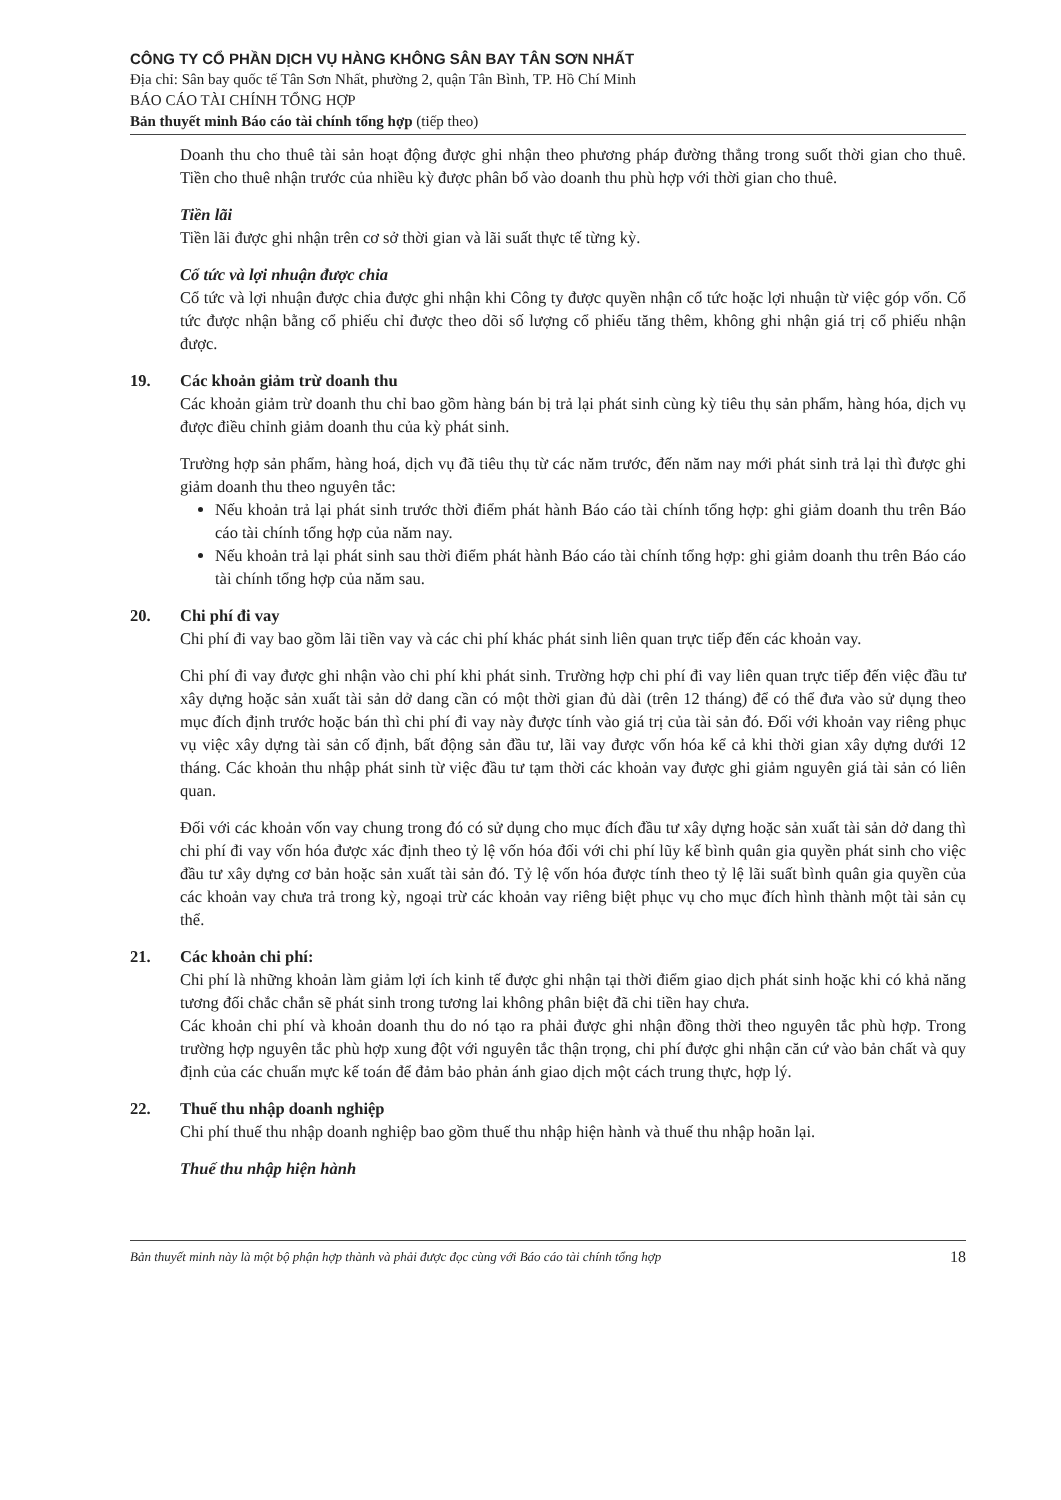CÔNG TY CỔ PHẦN DỊCH VỤ HÀNG KHÔNG SÂN BAY TÂN SƠN NHẤT
Địa chỉ: Sân bay quốc tế Tân Sơn Nhất, phường 2, quận Tân Bình, TP. Hồ Chí Minh
BÁO CÁO TÀI CHÍNH TỔNG HỢP
Bản thuyết minh Báo cáo tài chính tổng hợp (tiếp theo)
Doanh thu cho thuê tài sản hoạt động được ghi nhận theo phương pháp đường thẳng trong suốt thời gian cho thuê. Tiền cho thuê nhận trước của nhiều kỳ được phân bổ vào doanh thu phù hợp với thời gian cho thuê.
Tiền lãi
Tiền lãi được ghi nhận trên cơ sở thời gian và lãi suất thực tế từng kỳ.
Cổ tức và lợi nhuận được chia
Cổ tức và lợi nhuận được chia được ghi nhận khi Công ty được quyền nhận cổ tức hoặc lợi nhuận từ việc góp vốn. Cổ tức được nhận bằng cổ phiếu chỉ được theo dõi số lượng cổ phiếu tăng thêm, không ghi nhận giá trị cổ phiếu nhận được.
19. Các khoản giảm trừ doanh thu
Các khoản giảm trừ doanh thu chỉ bao gồm hàng bán bị trả lại phát sinh cùng kỳ tiêu thụ sản phẩm, hàng hóa, dịch vụ được điều chỉnh giảm doanh thu của kỳ phát sinh.
Trường hợp sản phẩm, hàng hoá, dịch vụ đã tiêu thụ từ các năm trước, đến năm nay mới phát sinh trả lại thì được ghi giảm doanh thu theo nguyên tắc:
Nếu khoản trả lại phát sinh trước thời điểm phát hành Báo cáo tài chính tổng hợp: ghi giảm doanh thu trên Báo cáo tài chính tổng hợp của năm nay.
Nếu khoản trả lại phát sinh sau thời điểm phát hành Báo cáo tài chính tổng hợp: ghi giảm doanh thu trên Báo cáo tài chính tổng hợp của năm sau.
20. Chi phí đi vay
Chi phí đi vay bao gồm lãi tiền vay và các chi phí khác phát sinh liên quan trực tiếp đến các khoản vay.
Chi phí đi vay được ghi nhận vào chi phí khi phát sinh. Trường hợp chi phí đi vay liên quan trực tiếp đến việc đầu tư xây dựng hoặc sản xuất tài sản dở dang cần có một thời gian đủ dài (trên 12 tháng) để có thể đưa vào sử dụng theo mục đích định trước hoặc bán thì chi phí đi vay này được tính vào giá trị của tài sản đó. Đối với khoản vay riêng phục vụ việc xây dựng tài sản cố định, bất động sản đầu tư, lãi vay được vốn hóa kể cả khi thời gian xây dựng dưới 12 tháng. Các khoản thu nhập phát sinh từ việc đầu tư tạm thời các khoản vay được ghi giảm nguyên giá tài sản có liên quan.
Đối với các khoản vốn vay chung trong đó có sử dụng cho mục đích đầu tư xây dựng hoặc sản xuất tài sản dở dang thì chi phí đi vay vốn hóa được xác định theo tỷ lệ vốn hóa đối với chi phí lũy kế bình quân gia quyền phát sinh cho việc đầu tư xây dựng cơ bản hoặc sản xuất tài sản đó. Tỷ lệ vốn hóa được tính theo tỷ lệ lãi suất bình quân gia quyền của các khoản vay chưa trả trong kỳ, ngoại trừ các khoản vay riêng biệt phục vụ cho mục đích hình thành một tài sản cụ thể.
21. Các khoản chi phí:
Chi phí là những khoản làm giảm lợi ích kinh tế được ghi nhận tại thời điểm giao dịch phát sinh hoặc khi có khả năng tương đối chắc chắn sẽ phát sinh trong tương lai không phân biệt đã chi tiền hay chưa.
Các khoản chi phí và khoản doanh thu do nó tạo ra phải được ghi nhận đồng thời theo nguyên tắc phù hợp. Trong trường hợp nguyên tắc phù hợp xung đột với nguyên tắc thận trọng, chi phí được ghi nhận căn cứ vào bản chất và quy định của các chuẩn mực kế toán để đảm bảo phản ánh giao dịch một cách trung thực, hợp lý.
22. Thuế thu nhập doanh nghiệp
Chi phí thuế thu nhập doanh nghiệp bao gồm thuế thu nhập hiện hành và thuế thu nhập hoãn lại.
Thuế thu nhập hiện hành
Bản thuyết minh này là một bộ phận hợp thành và phải được đọc cùng với Báo cáo tài chính tổng hợp 18